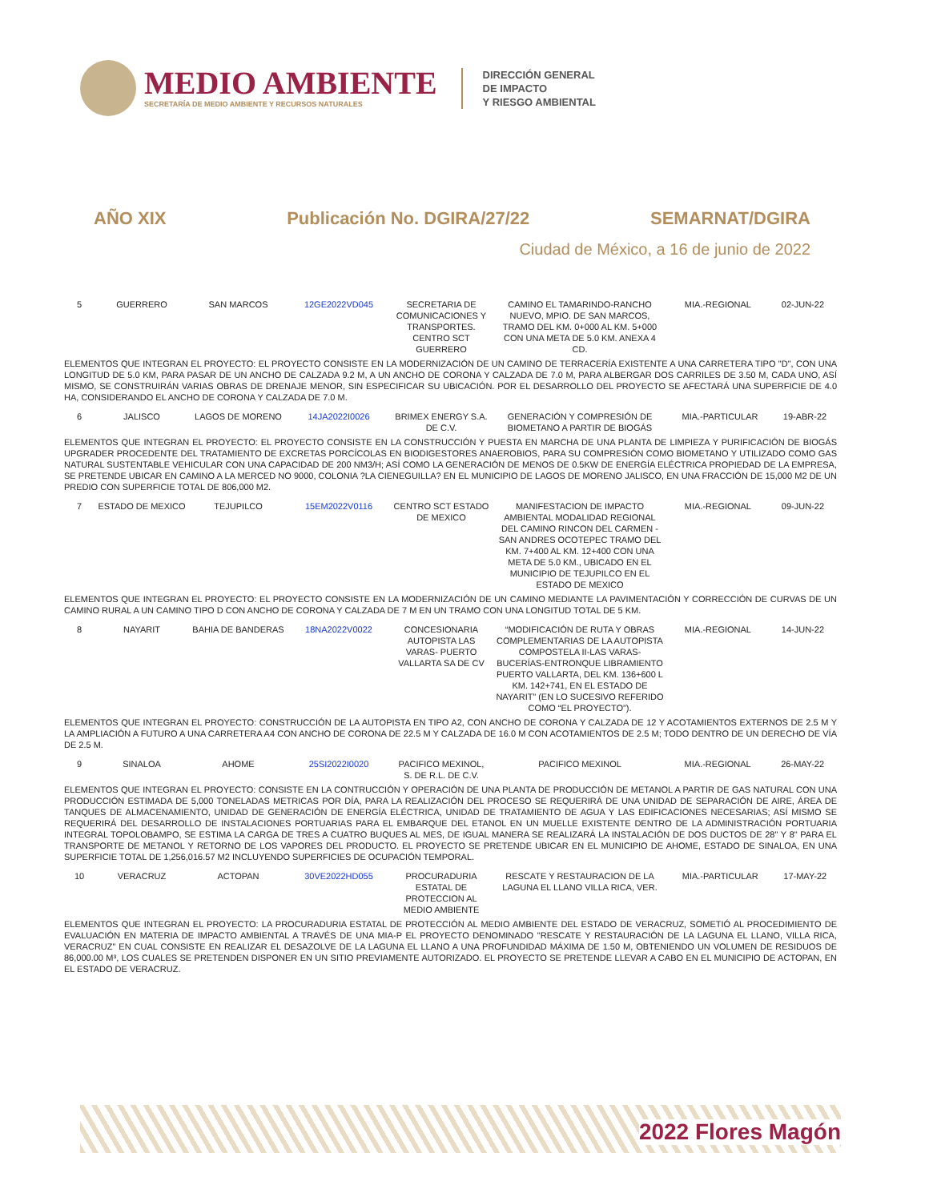MEDIO AMBIENTE
SECRETARÍA DE MEDIO AMBIENTE Y RECURSOS NATURALES
DIRECCIÓN GENERAL
DE IMPACTO
Y RIESGO AMBIENTAL
AÑO XIX Publicación No. DGIRA/27/22 SEMARNAT/DGIRA
Ciudad de México, a 16 de junio de 2022
| 5 | GUERRERO | SAN MARCOS | 12GE2022VD045 | SECRETARIA DE COMUNICACIONES Y TRANSPORTES. CENTRO SCT GUERRERO | CAMINO EL TAMARINDO-RANCHO NUEVO, MPIO. DE SAN MARCOS, TRAMO DEL KM. 0+000 AL KM. 5+000 CON UNA META DE 5.0 KM. ANEXA 4 CD. | MIA.-REGIONAL | 02-JUN-22 |
ELEMENTOS QUE INTEGRAN EL PROYECTO: EL PROYECTO CONSISTE EN LA MODERNIZACIÓN DE UN CAMINO DE TERRACERÍA EXISTENTE A UNA CARRETERA TIPO "D", CON UNA LONGITUD DE 5.0 KM, PARA PASAR DE UN ANCHO DE CALZADA 9.2 M, A UN ANCHO DE CORONA Y CALZADA DE 7.0 M, PARA ALBERGAR DOS CARRILES DE 3.50 M, CADA UNO, ASÍ MISMO, SE CONSTRUIRÁN VARIAS OBRAS DE DRENAJE MENOR, SIN ESPECIFICAR SU UBICACIÓN. POR EL DESARROLLO DEL PROYECTO SE AFECTARÁ UNA SUPERFICIE DE 4.0 HA, CONSIDERANDO EL ANCHO DE CORONA Y CALZADA DE 7.0 M.
| 6 | JALISCO | LAGOS DE MORENO | 14JA2022I0026 | BRIMEX ENERGY S.A. DE C.V. | GENERACIÓN Y COMPRESIÓN DE BIOMETANO A PARTIR DE BIOGÁS | MIA.-PARTICULAR | 19-ABR-22 |
ELEMENTOS QUE INTEGRAN EL PROYECTO: EL PROYECTO CONSISTE EN LA CONSTRUCCIÓN Y PUESTA EN MARCHA DE UNA PLANTA DE LIMPIEZA Y PURIFICACIÓN DE BIOGÁS UPGRADER PROCEDENTE DEL TRATAMIENTO DE EXCRETAS PORCÍCOLAS EN BIODIGESTORES ANAEROBIOS, PARA SU COMPRESIÓN COMO BIOMETANO Y UTILIZADO COMO GAS NATURAL SUSTENTABLE VEHICULAR CON UNA CAPACIDAD DE 200 NM3/H; ASÍ COMO LA GENERACIÓN DE MENOS DE 0.5KW DE ENERGÍA ELÉCTRICA PROPIEDAD DE LA EMPRESA, SE PRETENDE UBICAR EN CAMINO A LA MERCED NO 9000, COLONIA ?LA CIENEGUILLA? EN EL MUNICIPIO DE LAGOS DE MORENO JALISCO, EN UNA FRACCIÓN DE 15,000 M2 DE UN PREDIO CON SUPERFICIE TOTAL DE 806,000 M2.
| 7 | ESTADO DE MEXICO | TEJUPILCO | 15EM2022V0116 | CENTRO SCT ESTADO DE MEXICO | MANIFESTACION DE IMPACTO AMBIENTAL MODALIDAD REGIONAL DEL CAMINO RINCON DEL CARMEN - SAN ANDRES OCOTEPEC TRAMO DEL KM. 7+400 AL KM. 12+400 CON UNA META DE 5.0 KM., UBICADO EN EL MUNICIPIO DE TEJUPILCO EN EL ESTADO DE MEXICO | MIA.-REGIONAL | 09-JUN-22 |
ELEMENTOS QUE INTEGRAN EL PROYECTO: EL PROYECTO CONSISTE EN LA MODERNIZACIÓN DE UN CAMINO MEDIANTE LA PAVIMENTACIÓN Y CORRECCIÓN DE CURVAS DE UN CAMINO RURAL A UN CAMINO TIPO D CON ANCHO DE CORONA Y CALZADA DE 7 M EN UN TRAMO CON UNA LONGITUD TOTAL DE 5 KM.
| 8 | NAYARIT | BAHIA DE BANDERAS | 18NA2022V0022 | CONCESIONARIA AUTOPISTA LAS VARAS- PUERTO VALLARTA SA DE CV | “MODIFICACIÓN DE RUTA Y OBRAS COMPLEMENTARIAS DE LA AUTOPISTA COMPOSTELA II-LAS VARAS-BUCERÍAS-ENTRONQUE LIBRAMIENTO PUERTO VALLARTA, DEL KM. 136+600 L KM. 142+741, EN EL ESTADO DE NAYARIT” (EN LO SUCESIVO REFERIDO COMO “EL PROYECTO”). | MIA.-REGIONAL | 14-JUN-22 |
ELEMENTOS QUE INTEGRAN EL PROYECTO: CONSTRUCCIÓN DE LA AUTOPISTA EN TIPO A2, CON ANCHO DE CORONA Y CALZADA DE 12 Y ACOTAMIENTOS EXTERNOS DE 2.5 M Y LA AMPLIACIÓN A FUTURO A UNA CARRETERA A4 CON ANCHO DE CORONA DE 22.5 M Y CALZADA DE 16.0 M CON ACOTAMIENTOS DE 2.5 M; TODO DENTRO DE UN DERECHO DE VÍA DE 2.5 M.
| 9 | SINALOA | AHOME | 25SI2022I0020 | PACIFICO MEXINOL, S. DE R.L. DE C.V. | PACIFICO MEXINOL | MIA.-REGIONAL | 26-MAY-22 |
ELEMENTOS QUE INTEGRAN EL PROYECTO: CONSISTE EN LA CONTRUCCIÓN Y OPERACIÓN DE UNA PLANTA DE PRODUCCIÓN DE METANOL A PARTIR DE GAS NATURAL CON UNA PRODUCCIÓN ESTIMADA DE 5,000 TONELADAS METRICAS POR DÍA, PARA LA REALIZACIÓN DEL PROCESO SE REQUERIRÁ DE UNA UNIDAD DE SEPARACIÓN DE AIRE, ÁREA DE TANQUES DE ALMACENAMIENTO, UNIDAD DE GENERACIÓN DE ENERGÍA ELÉCTRICA, UNIDAD DE TRATAMIENTO DE AGUA Y LAS EDIFICACIONES NECESARIAS; ASÍ MISMO SE REQUERIRÁ DEL DESARROLLO DE INSTALACIONES PORTUARIAS PARA EL EMBARQUE DEL ETANOL EN UN MUELLE EXISTENTE DENTRO DE LA ADMINISTRACIÓN PORTUARIA INTEGRAL TOPOLOBAMPO, SE ESTIMA LA CARGA DE TRES A CUATRO BUQUES AL MES, DE IGUAL MANERA SE REALIZARÁ LA INSTALACIÓN DE DOS DUCTOS DE 28" Y 8" PARA EL TRANSPORTE DE METANOL Y RETORNO DE LOS VAPORES DEL PRODUCTO. EL PROYECTO SE PRETENDE UBICAR EN EL MUNICIPIO DE AHOME, ESTADO DE SINALOA, EN UNA SUPERFICIE TOTAL DE 1,256,016.57 M2 INCLUYENDO SUPERFICIES DE OCUPACIÓN TEMPORAL.
| 10 | VERACRUZ | ACTOPAN | 30VE2022HD055 | PROCURADURIA ESTATAL DE PROTECCION AL MEDIO AMBIENTE | RESCATE Y RESTAURACION DE LA LAGUNA EL LLANO VILLA RICA, VER. | MIA.-PARTICULAR | 17-MAY-22 |
ELEMENTOS QUE INTEGRAN EL PROYECTO: LA PROCURADURIA ESTATAL DE PROTECCIÓN AL MEDIO AMBIENTE DEL ESTADO DE VERACRUZ, SOMETIÓ AL PROCEDIMIENTO DE EVALUACIÓN EN MATERIA DE IMPACTO AMBIENTAL A TRAVÉS DE UNA MIA-P EL PROYECTO DENOMINADO "RESCATE Y RESTAURACIÓN DE LA LAGUNA EL LLANO, VILLA RICA, VERACRUZ" EN CUAL CONSISTE EN REALIZAR EL DESAZOLVE DE LA LAGUNA EL LLANO A UNA PROFUNDIDAD MÁXIMA DE 1.50 M, OBTENIENDO UN VOLUMEN DE RESIDUOS DE 86,000.00 M³, LOS CUALES SE PRETENDEN DISPONER EN UN SITIO PREVIAMENTE AUTORIZADO. EL PROYECTO SE PRETENDE LLEVAR A CABO EN EL MUNICIPIO DE ACTOPAN, EN EL ESTADO DE VERACRUZ.
2022 Flores Magón